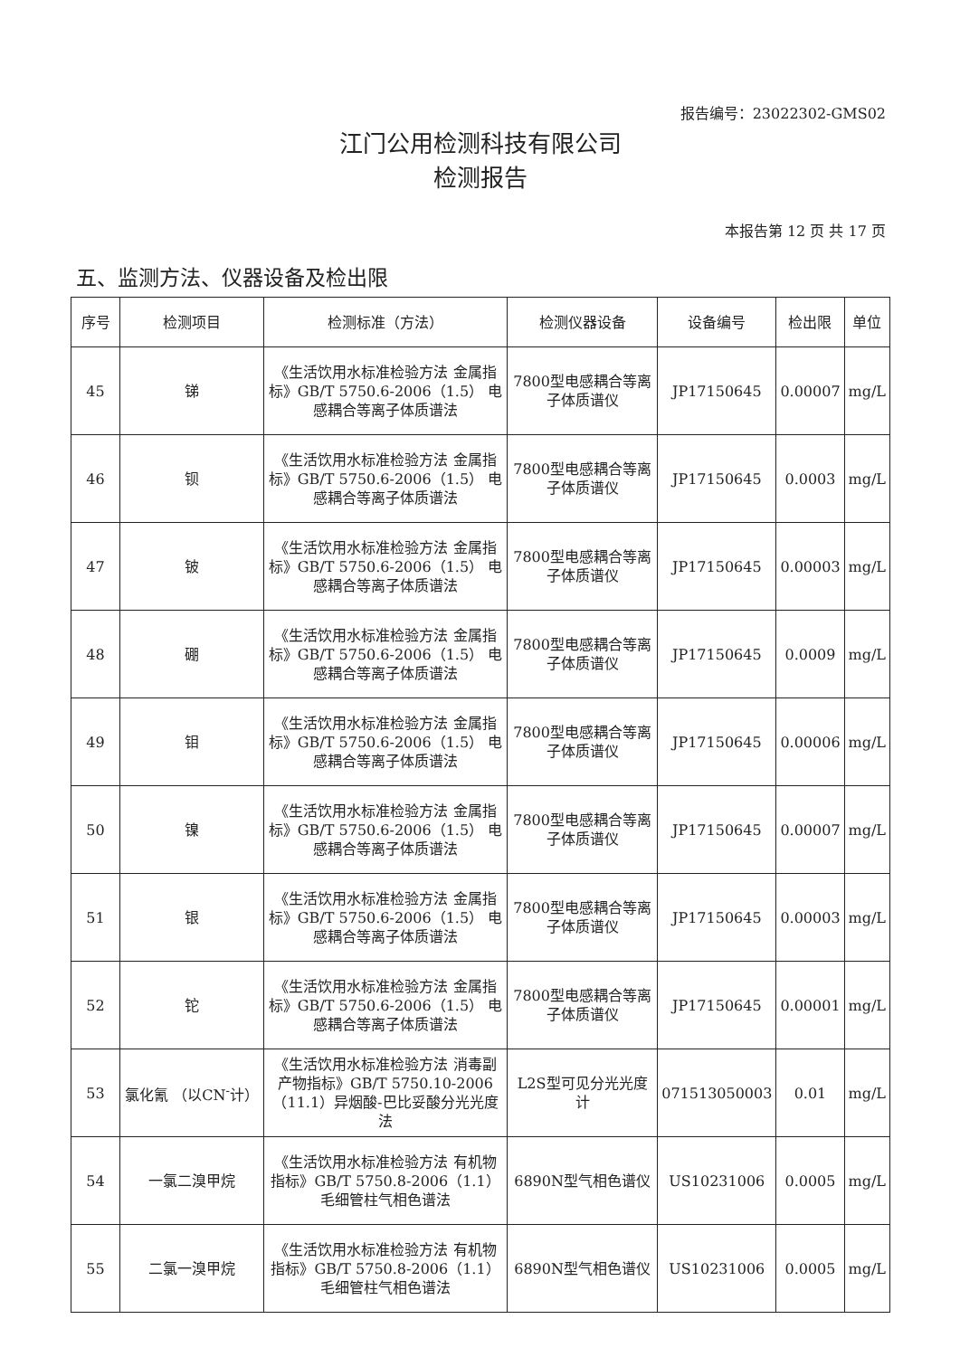报告编号：23022302-GMS02
江门公用检测科技有限公司
检测报告
本报告第 12 页 共 17 页
五、监测方法、仪器设备及检出限
| 序号 | 检测项目 | 检测标准（方法） | 检测仪器设备 | 设备编号 | 检出限 | 单位 |
| --- | --- | --- | --- | --- | --- | --- |
| 45 | 锑 | 《生活饮用水标准检验方法 金属指标》GB/T 5750.6-2006（1.5） 电感耦合等离子体质谱法 | 7800型电感耦合等离子体质谱仪 | JP17150645 | 0.00007 | mg/L |
| 46 | 钡 | 《生活饮用水标准检验方法 金属指标》GB/T 5750.6-2006（1.5） 电感耦合等离子体质谱法 | 7800型电感耦合等离子体质谱仪 | JP17150645 | 0.0003 | mg/L |
| 47 | 铍 | 《生活饮用水标准检验方法 金属指标》GB/T 5750.6-2006（1.5） 电感耦合等离子体质谱法 | 7800型电感耦合等离子体质谱仪 | JP17150645 | 0.00003 | mg/L |
| 48 | 硼 | 《生活饮用水标准检验方法 金属指标》GB/T 5750.6-2006（1.5） 电感耦合等离子体质谱法 | 7800型电感耦合等离子体质谱仪 | JP17150645 | 0.0009 | mg/L |
| 49 | 钼 | 《生活饮用水标准检验方法 金属指标》GB/T 5750.6-2006（1.5） 电感耦合等离子体质谱法 | 7800型电感耦合等离子体质谱仪 | JP17150645 | 0.00006 | mg/L |
| 50 | 镍 | 《生活饮用水标准检验方法 金属指标》GB/T 5750.6-2006（1.5） 电感耦合等离子体质谱法 | 7800型电感耦合等离子体质谱仪 | JP17150645 | 0.00007 | mg/L |
| 51 | 银 | 《生活饮用水标准检验方法 金属指标》GB/T 5750.6-2006（1.5） 电感耦合等离子体质谱法 | 7800型电感耦合等离子体质谱仪 | JP17150645 | 0.00003 | mg/L |
| 52 | 铊 | 《生活饮用水标准检验方法 金属指标》GB/T 5750.6-2006（1.5） 电感耦合等离子体质谱法 | 7800型电感耦合等离子体质谱仪 | JP17150645 | 0.00001 | mg/L |
| 53 | 氯化氰 （以CN<sup>-</sup>计） | 《生活饮用水标准检验方法 消毒副产物指标》GB/T 5750.10-2006 （11.1）异烟酸-巴比妥酸分光光度法 | L2S型可见分光光度计 | 071513050003 | 0.01 | mg/L |
| 54 | 一氯二溴甲烷 | 《生活饮用水标准检验方法 有机物指标》GB/T 5750.8-2006（1.1）毛细管柱气相色谱法 | 6890N型气相色谱仪 | US10231006 | 0.0005 | mg/L |
| 55 | 二氯一溴甲烷 | 《生活饮用水标准检验方法 有机物指标》GB/T 5750.8-2006（1.1）毛细管柱气相色谱法 | 6890N型气相色谱仪 | US10231006 | 0.0005 | mg/L |